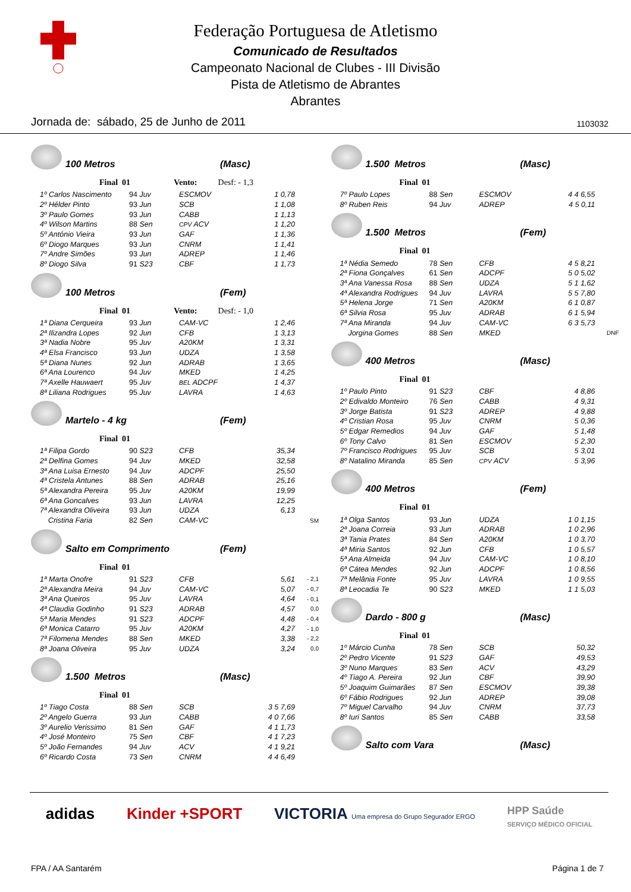Federação Portuguesa de Atletismo
Comunicado de Resultados
Campeonato Nacional de Clubes - III Divisão
Pista de Atletismo de Abrantes
Abrantes
Jornada de: sábado, 25 de Junho de 2011 1103032
100 Metros (Masc)
Final 01 Vento: Desf: - 1,3
| 1º Carlos Nascimento | 94 Juv | ESCMOV | 1 0,78 |
| 2º Hélder Pinto | 93 Jun | SCB | 1 1,08 |
| 3º Paulo Gomes | 93 Jun | CABB | 1 1,13 |
| 4º Wilson Martins | 88 Sen | CPV ACV | 1 1,20 |
| 5º António Vieira | 93 Jun | GAF | 1 1,36 |
| 6º Diogo Marques | 93 Jun | CNRM | 1 1,41 |
| 7º Andre Simões | 93 Jun | ADREP | 1 1,46 |
| 8º Diogo Silva | 91 S23 | CBF | 1 1,73 |
100 Metros (Fem)
Final 01 Vento: Desf: - 1,0
| 1ª Diana Cerqueira | 93 Jun | CAM-VC | 1 2,46 |
| 2ª Ilizandra Lopes | 92 Jun | CFB | 1 3,13 |
| 3ª Nadia Nobre | 95 Juv | A20KM | 1 3,31 |
| 4ª Elsa Francisco | 93 Jun | UDZA | 1 3,58 |
| 5ª Diana Nunes | 92 Jun | ADRAB | 1 3,65 |
| 6ª Ana Lourenco | 94 Juv | MKED | 1 4,25 |
| 7ª Axelle Hauwaert | 95 Juv | BEL ADCPF | 1 4,37 |
| 8ª Liliana Rodrigues | 95 Juv | LAVRA | 1 4,63 |
Martelo - 4 kg (Fem)
Final 01
| 1ª Filipa Gordo | 90 S23 | CFB | 35,34 | |
| 2ª Delfina Gomes | 94 Juv | MKED | 32,58 | |
| 3ª Ana Luisa Ernesto | 94 Juv | ADCPF | 25,50 | |
| 4ª Cristela Antunes | 88 Sen | ADRAB | 25,16 | |
| 5ª Alexandra Pereira | 95 Juv | A20KM | 19,99 | |
| 6ª Ana Goncalves | 93 Jun | LAVRA | 12,25 | |
| 7ª Alexandra Oliveira | 93 Jun | UDZA | 6,13 | |
| Cristina Faria | 82 Sen | CAM-VC | | SM |
Salto em Comprimento (Fem)
Final 01
| 1ª Marta Onofre | 91 S23 | CFB | 5,61 | - 2,1 |
| 2ª Alexandra Meira | 94 Juv | CAM-VC | 5,07 | - 0,7 |
| 3ª Ana Queiros | 95 Juv | LAVRA | 4,64 | - 0,1 |
| 4ª Claudia Godinho | 91 S23 | ADRAB | 4,57 | 0,0 |
| 5ª Maria Mendes | 91 S23 | ADCPF | 4,48 | - 0,4 |
| 6ª Monica Catarro | 95 Juv | A20KM | 4,27 | - 1,0 |
| 7ª Filomena Mendes | 88 Sen | MKED | 3,38 | - 2,2 |
| 8ª Joana Oliveira | 95 Juv | UDZA | 3,24 | 0,0 |
1.500 Metros (Masc)
Final 01
| 1º Tiago Costa | 88 Sen | SCB | 3 5 7,69 |
| 2º Angelo Guerra | 93 Jun | CABB | 4 0 7,66 |
| 3º Aurelio Verissimo | 81 Sen | GAF | 4 1 1,73 |
| 4º José Monteiro | 75 Sen | CBF | 4 1 7,23 |
| 5º João Fernandes | 94 Juv | ACV | 4 1 9,21 |
| 6º Ricardo Costa | 73 Sen | CNRM | 4 4 6,49 |
1.500 Metros (Masc)
Final 01
| 7º Paulo Lopes | 88 Sen | ESCMOV | 4 4 6,55 |
| 8º Ruben Reis | 94 Juv | ADREP | 4 5 0,11 |
1.500 Metros (Fem)
Final 01
| 1ª Nédia Semedo | 78 Sen | CFB | 4 5 8,21 | |
| 2ª Fiona Gonçalves | 61 Sen | ADCPF | 5 0 5,02 | |
| 3ª Ana Vanessa Rosa | 88 Sen | UDZA | 5 1 1,62 | |
| 4ª Alexandra Rodrigues | 94 Juv | LAVRA | 5 5 7,80 | |
| 5ª Helena Jorge | 71 Sen | A20KM | 6 1 0,87 | |
| 6ª Silvia Rosa | 95 Juv | ADRAB | 6 1 5,94 | |
| 7ª Ana Miranda | 94 Juv | CAM-VC | 6 3 5,73 | |
| Jorgina Gomes | 88 Sen | MKED | | DNF |
400 Metros (Masc)
Final 01
| 1º Paulo Pinto | 91 S23 | CBF | 4 8,86 |
| 2º Edivaldo Monteiro | 76 Sen | CABB | 4 9,31 |
| 3º Jorge Batista | 91 S23 | ADREP | 4 9,88 |
| 4º Cristian Rosa | 95 Juv | CNRM | 5 0,36 |
| 5º Edgar Remedios | 94 Juv | GAF | 5 1,48 |
| 6º Tony Calvo | 81 Sen | ESCMOV | 5 2,30 |
| 7º Francisco Rodrigues | 95 Juv | SCB | 5 3,01 |
| 8º Natalino Miranda | 85 Sen | CPV ACV | 5 3,96 |
400 Metros (Fem)
Final 01
| 1ª Olga Santos | 93 Jun | UDZA | 1 0 1,15 |
| 2ª Joana Correia | 93 Jun | ADRAB | 1 0 2,96 |
| 3ª Tania Prates | 84 Sen | A20KM | 1 0 3,70 |
| 4ª Miria Santos | 92 Jun | CFB | 1 0 5,57 |
| 5ª Ana Almeida | 94 Juv | CAM-VC | 1 0 8,10 |
| 6ª Cátea Mendes | 92 Jun | ADCPF | 1 0 8,56 |
| 7ª Melânia Fonte | 95 Juv | LAVRA | 1 0 9,55 |
| 8ª Leocadia Te | 90 S23 | MKED | 1 1 5,03 |
Dardo - 800 g (Masc)
Final 01
| 1º Márcio Cunha | 78 Sen | SCB | 50,32 |
| 2º Pedro Vicente | 91 S23 | GAF | 49,53 |
| 3º Nuno Marques | 83 Sen | ACV | 43,29 |
| 4º Tiago A. Pereira | 92 Jun | CBF | 39,90 |
| 5º Joaquim Guimarães | 87 Sen | ESCMOV | 39,38 |
| 6º Fábio Rodrigues | 92 Jun | ADREP | 39,08 |
| 7º Miguel Carvalho | 94 Juv | CNRM | 37,73 |
| 8º Iuri Santos | 85 Sen | CABB | 33,58 |
Salto com Vara (Masc)
adidas Kinder +SPORT VICTORIA Uma empresa do Grupo Segurador ERGO HPP Saúde
SERVIÇO MÉDICO OFICIAL
FPA / AA Santarém Página 1 de 7